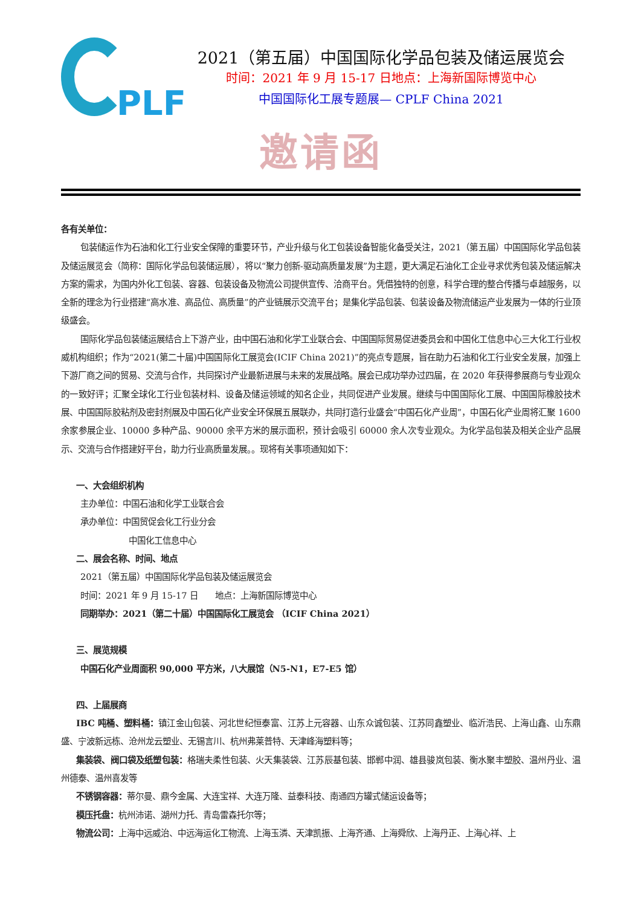PLF
2021（第五届）中国国际化学品包装及储运展览会
时间：2021 年 9 月 15-17 日地点：上海新国际博览中心
中国国际化工展专题展— CPLF China 2021
邀请函
各有关单位：
包装储运作为石油和化工行业安全保障的重要环节，产业升级与化工包装设备智能化备受关注，2021（第五届）中国国际化学品包装及储运展览会（简称：国际化学品包装储运展），将以“聚力创新-驱动高质量发展”为主题，更大满足石油化工企业寻求优秀包装及储运解决方案的需求，为国内外化工包装、容器、包装设备及物流公司提供宣传、洽商平台。凭借独特的创意，科学合理的整合传播与卓越服务，以全新的理念为行业搭建“高水准、高品位、高质量”的产业链展示交流平台；是集化学品包装、包装设备及物流储运产业发展为一体的行业顶级盛会。
国际化学品包装储运展结合上下游产业，由中国石油和化学工业联合会、中国国际贸易促进委员会和中国化工信息中心三大化工行业权威机构组织；作为“2021(第二十届)中国国际化工展览会(ICIF China 2021)”的亮点专题展，旨在助力石油和化工行业安全发展，加强上下游厂商之间的贸易、交流与合作，共同探讨产业最新进展与未来的发展战略。展会已成功举办过四届，在 2020 年获得参展商与专业观众的一致好评；汇聚全球化工行业包装材料、设备及储运领域的知名企业，共同促进产业发展。继续与中国国际化工展、中国国际橡胶技术展、中国国际胶粘剂及密封剂展及中国石化产业安全环保展五展联办，共同打造行业盛会“中国石化产业周”，中国石化产业周将汇聚 1600 余家参展企业、10000 多种产品、90000 余平方米的展示面积，预计会吸引 60000 余人次专业观众。为化学品包装及相关企业产品展示、交流与合作搭建好平台，助力行业高质量发展。。现将有关事项通知如下：
一、大会组织机构
主办单位：中国石油和化学工业联合会
承办单位：中国贸促会化工行业分会
中国化工信息中心
二、展会名称、时间、地点
2021（第五届）中国国际化学品包装及储运展览会
时间：2021 年 9 月 15-17 日　　地点：上海新国际博览中心
同期举办：2021（第二十届）中国国际化工展览会 （ICIF China 2021）
三、展览规模
中国石化产业周面积 90,000 平方米，八大展馆（N5-N1，E7-E5 馆）
四、上届展商
IBC 吨桶、塑料桶：镇江金山包装、河北世纪恒泰富、江苏上元容器、山东众诚包装、江苏同鑫塑业、临沂浩民、上海山鑫、山东鼎盛、宁波新远栋、沧州龙云塑业、无锡言川、杭州弗莱普特、天津峰海塑料等；
集装袋、阀口袋及纸塑包装：格瑞夫柔性包装、火天集装袋、江苏辰基包装、邯郸中润、雄县骏岚包装、衡水聚丰塑胶、温州丹业、温州德泰、温州喜发等
不锈钢容器：蒂尔曼、鼎今金属、大连宝祥、大连万隆、益泰科技、南通四方罐式储运设备等；
模压托盘：杭州沛诺、湖州力托、青岛雷森托尔等；
物流公司：上海中远威治、中远海运化工物流、上海玉潾、天津凯振、上海齐通、上海舜欣、上海丹正、上海心祥、上